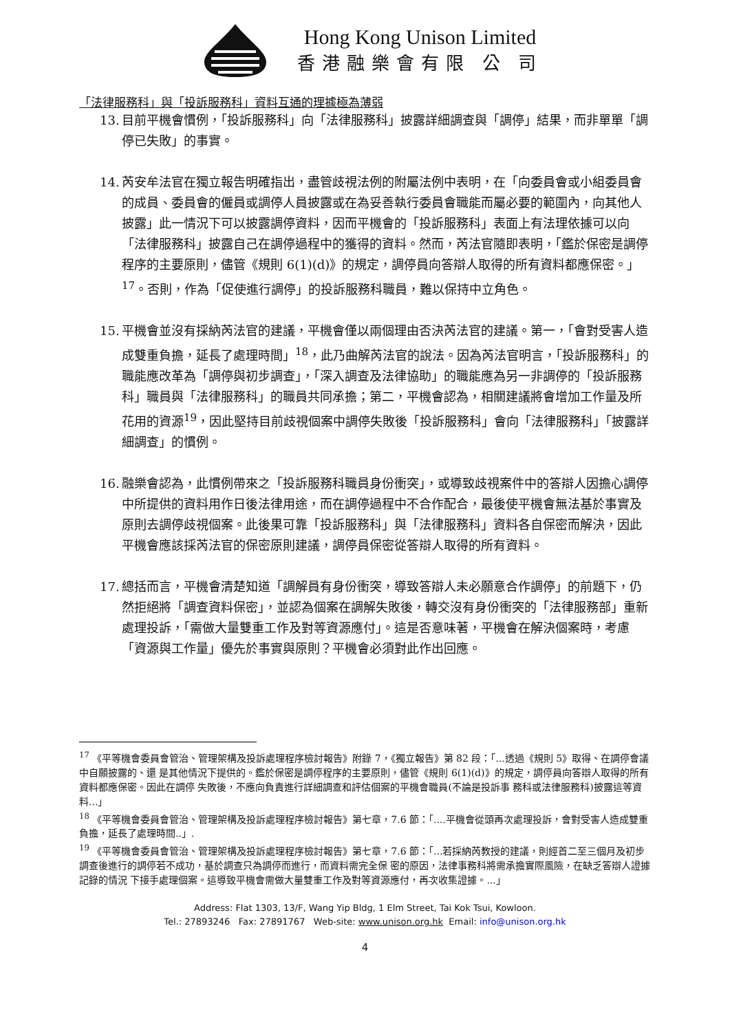Hong Kong Unison Limited
香港融樂會有限 公 司
「法律服務科」與「投訴服務科」資料互通的理據極為薄弱
13. 目前平機會慣例，「投訴服務科」向「法律服務科」披露詳細調查與「調停」結果，而非單單「調停已失敗」的事實。
14. 芮安牟法官在獨立報告明確指出，盡管歧視法例的附屬法例中表明，在「向委員會或小組委員會的成員、委員會的僱員或調停人員披露或在為妥善執行委員會職能而屬必要的範圍內，向其他人披露」此一情況下可以披露調停資料，因而平機會的「投訴服務科」表面上有法理依據可以向「法律服務科」披露自己在調停過程中的獲得的資料。然而，芮法官隨即表明，「鑑於保密是調停程序的主要原則，儘管《規則 6(1)(d)》的規定，調停員向答辯人取得的所有資料都應保密。」<sup>17</sup>。否則，作為「促使進行調停」的投訴服務科職員，難以保持中立角色。
15. 平機會並沒有採納芮法官的建議，平機會僅以兩個理由否決芮法官的建議。第一，「會對受害人造成雙重負擔，延長了處理時間」<sup>18</sup>，此乃曲解芮法官的說法。因為芮法官明言，「投訴服務科」的職能應改革為「調停與初步調查」，「深入調查及法律協助」的職能應為另一非調停的「投訴服務科」職員與「法律服務科」的職員共同承擔；第二，平機會認為，相關建議將會增加工作量及所花用的資源<sup>19</sup>，因此堅持目前歧視個案中調停失敗後「投訴服務科」會向「法律服務科」「披露詳細調查」的慣例。
16. 融樂會認為，此慣例帶來之「投訴服務科職員身份衝突」，或導致歧視案件中的答辯人因擔心調停中所提供的資料用作日後法律用途，而在調停過程中不合作配合，最後使平機會無法基於事實及原則去調停歧視個案。此後果可靠「投訴服務科」與「法律服務科」資料各自保密而解決，因此平機會應該採芮法官的保密原則建議，調停員保密從答辯人取得的所有資料。
17. 總括而言，平機會清楚知道「調解員有身份衝突，導致答辯人未必願意合作調停」的前題下，仍然拒絕將「調查資料保密」，並認為個案在調解失敗後，轉交沒有身份衝突的「法律服務部」重新處理投訴，「需做大量雙重工作及對等資源應付」。這是否意味著，平機會在解決個案時，考慮「資源與工作量」優先於事實與原則？平機會必須對此作出回應。
<sup>17</sup> 《平等機會委員會管治、管理架構及投訴處理程序檢討報告》附錄 7，《獨立報告》第 82 段：「...透過《規則 5》取得、在調停會議中自願披露的、還 是其他情況下提供的。鑑於保密是調停程序的主要原則，儘管《規則 6(1)(d)》的規定，調停員向答辯人取得的所有資料都應保密。因此在調停 失敗後，不應向負責進行詳細調查和評估個案的平機會職員(不論是投訴事 務科或法律服務科)披露這等資料...」
<sup>18</sup> 《平等機會委員會管治、管理架構及投訴處理程序檢討報告》第七章，7.6 節：「....平機會從頭再次處理投訴，會對受害人造成雙重負擔，延長了處理時間..」.
<sup>19</sup> 《平等機會委員會管治、管理架構及投訴處理程序檢討報告》第七章，7.6 節：「...若採納芮教授的建議，則經首二至三個月及初步 調查後進行的調停若不成功，基於調查只為調停而進行，而資料需完全保 密的原因，法律事務科將需承擔實際風險，在缺乏答辯人證據記錄的情況 下接手處理個案。這導致平機會需做大量雙重工作及對等資源應付，再次收集證據。...」
Address: Flat 1303, 13/F, Wang Yip Bldg, 1 Elm Street, Tai Kok Tsui, Kowloon.
Tel.: 27893246 Fax: 27891767 Web-site: www.unison.org.hk Email: info@unison.org.hk
4